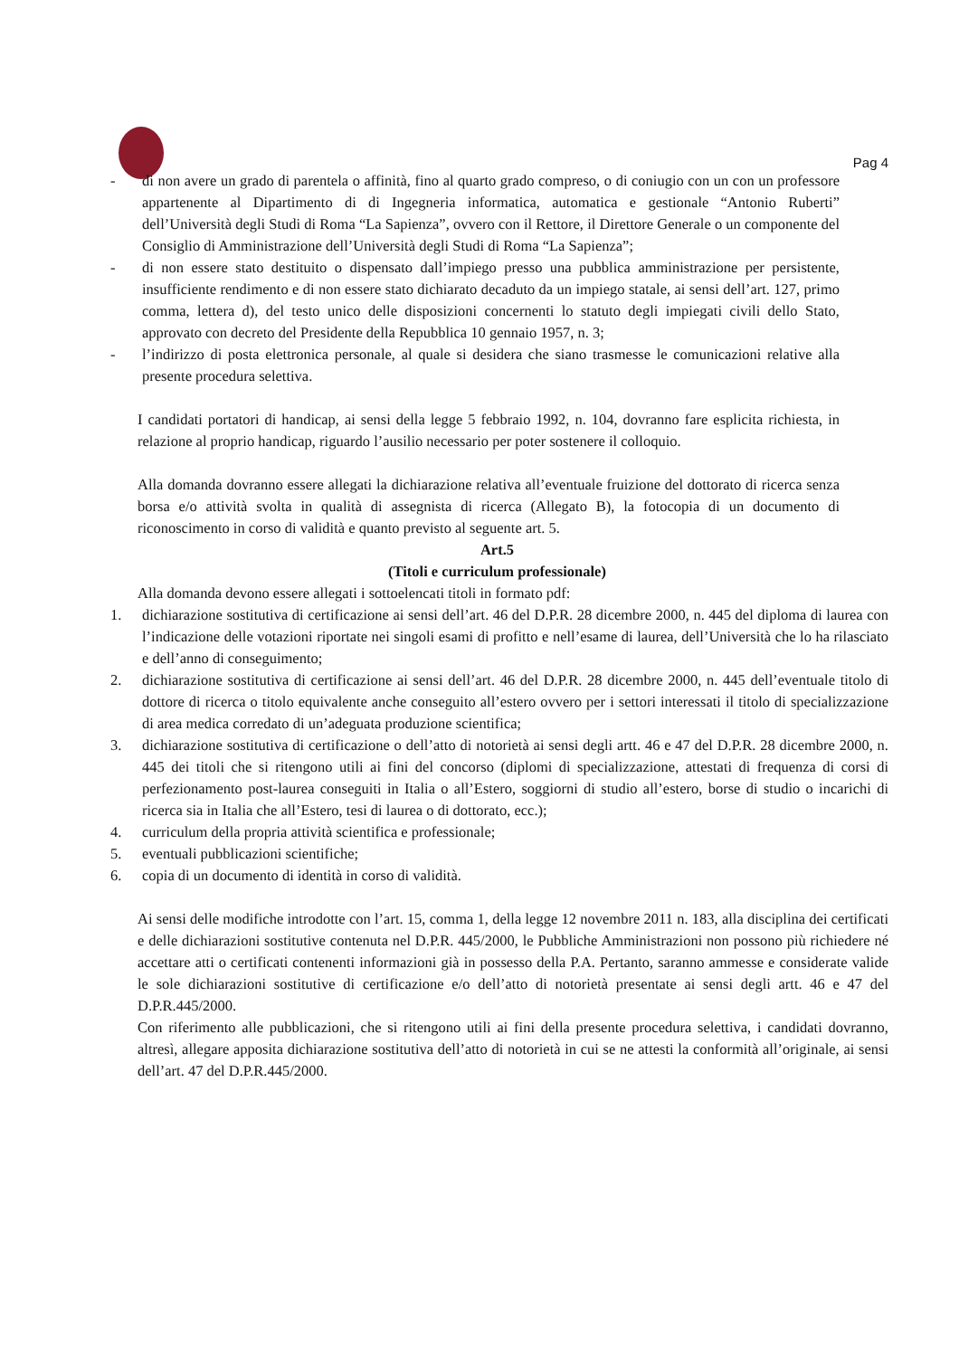Pag 4
- di non avere un grado di parentela o affinità, fino al quarto grado compreso, o di coniugio con un con un professore appartenente al Dipartimento di di Ingegneria informatica, automatica e gestionale “Antonio Ruberti” dell’Università degli Studi di Roma “La Sapienza”, ovvero con il Rettore, il Direttore Generale o un componente del Consiglio di Amministrazione dell’Università degli Studi di Roma “La Sapienza”;
- di non essere stato destituito o dispensato dall’impiego presso una pubblica amministrazione per persistente, insufficiente rendimento e di non essere stato dichiarato decaduto da un impiego statale, ai sensi dell’art. 127, primo comma, lettera d), del testo unico delle disposizioni concernenti lo statuto degli impiegati civili dello Stato, approvato con decreto del Presidente della Repubblica 10 gennaio 1957, n. 3;
- l’indirizzo di posta elettronica personale, al quale si desidera che siano trasmesse le comunicazioni relative alla presente procedura selettiva.
I candidati portatori di handicap, ai sensi della legge 5 febbraio 1992, n. 104, dovranno fare esplicita richiesta, in relazione al proprio handicap, riguardo l’ausilio necessario per poter sostenere il colloquio.
Alla domanda dovranno essere allegati la dichiarazione relativa all’eventuale fruizione del dottorato di ricerca senza borsa e/o attività svolta in qualità di assegnista di ricerca (Allegato B), la fotocopia di un documento di riconoscimento in corso di validità e quanto previsto al seguente art. 5.
Art.5
(Titoli e curriculum professionale)
Alla domanda devono essere allegati i sottoelencati titoli in formato pdf:
1. dichiarazione sostitutiva di certificazione ai sensi dell’art. 46 del D.P.R. 28 dicembre 2000, n. 445 del diploma di laurea con l’indicazione delle votazioni riportate nei singoli esami di profitto e nell’esame di laurea, dell’Università che lo ha rilasciato e dell’anno di conseguimento;
2. dichiarazione sostitutiva di certificazione ai sensi dell’art. 46 del D.P.R. 28 dicembre 2000, n. 445 dell’eventuale titolo di dottore di ricerca o titolo equivalente anche conseguito all’estero ovvero per i settori interessati il titolo di specializzazione di area medica corredato di un’adeguata produzione scientifica;
3. dichiarazione sostitutiva di certificazione o dell’atto di notorietà ai sensi degli artt. 46 e 47 del D.P.R. 28 dicembre 2000, n. 445 dei titoli che si ritengono utili ai fini del concorso (diplomi di specializzazione, attestati di frequenza di corsi di perfezionamento post-laurea conseguiti in Italia o all’Estero, soggiorni di studio all’estero, borse di studio o incarichi di ricerca sia in Italia che all’Estero, tesi di laurea o di dottorato, ecc.);
4. curriculum della propria attività scientifica e professionale;
5. eventuali pubblicazioni scientifiche;
6. copia di un documento di identità in corso di validità.
Ai sensi delle modifiche introdotte con l’art. 15, comma 1, della legge 12 novembre 2011 n. 183, alla disciplina dei certificati e delle dichiarazioni sostitutive contenuta nel D.P.R. 445/2000, le Pubbliche Amministrazioni non possono più richiedere né accettare atti o certificati contenenti informazioni già in possesso della P.A. Pertanto, saranno ammesse e considerate valide le sole dichiarazioni sostitutive di certificazione e/o dell’atto di notorietà presentate ai sensi degli artt. 46 e 47 del D.P.R.445/2000.
Con riferimento alle pubblicazioni, che si ritengono utili ai fini della presente procedura selettiva, i candidati dovranno, altresì, allegare apposita dichiarazione sostitutiva dell’atto di notorietà in cui se ne attesti la conformità all’originale, ai sensi dell’art. 47 del D.P.R.445/2000.